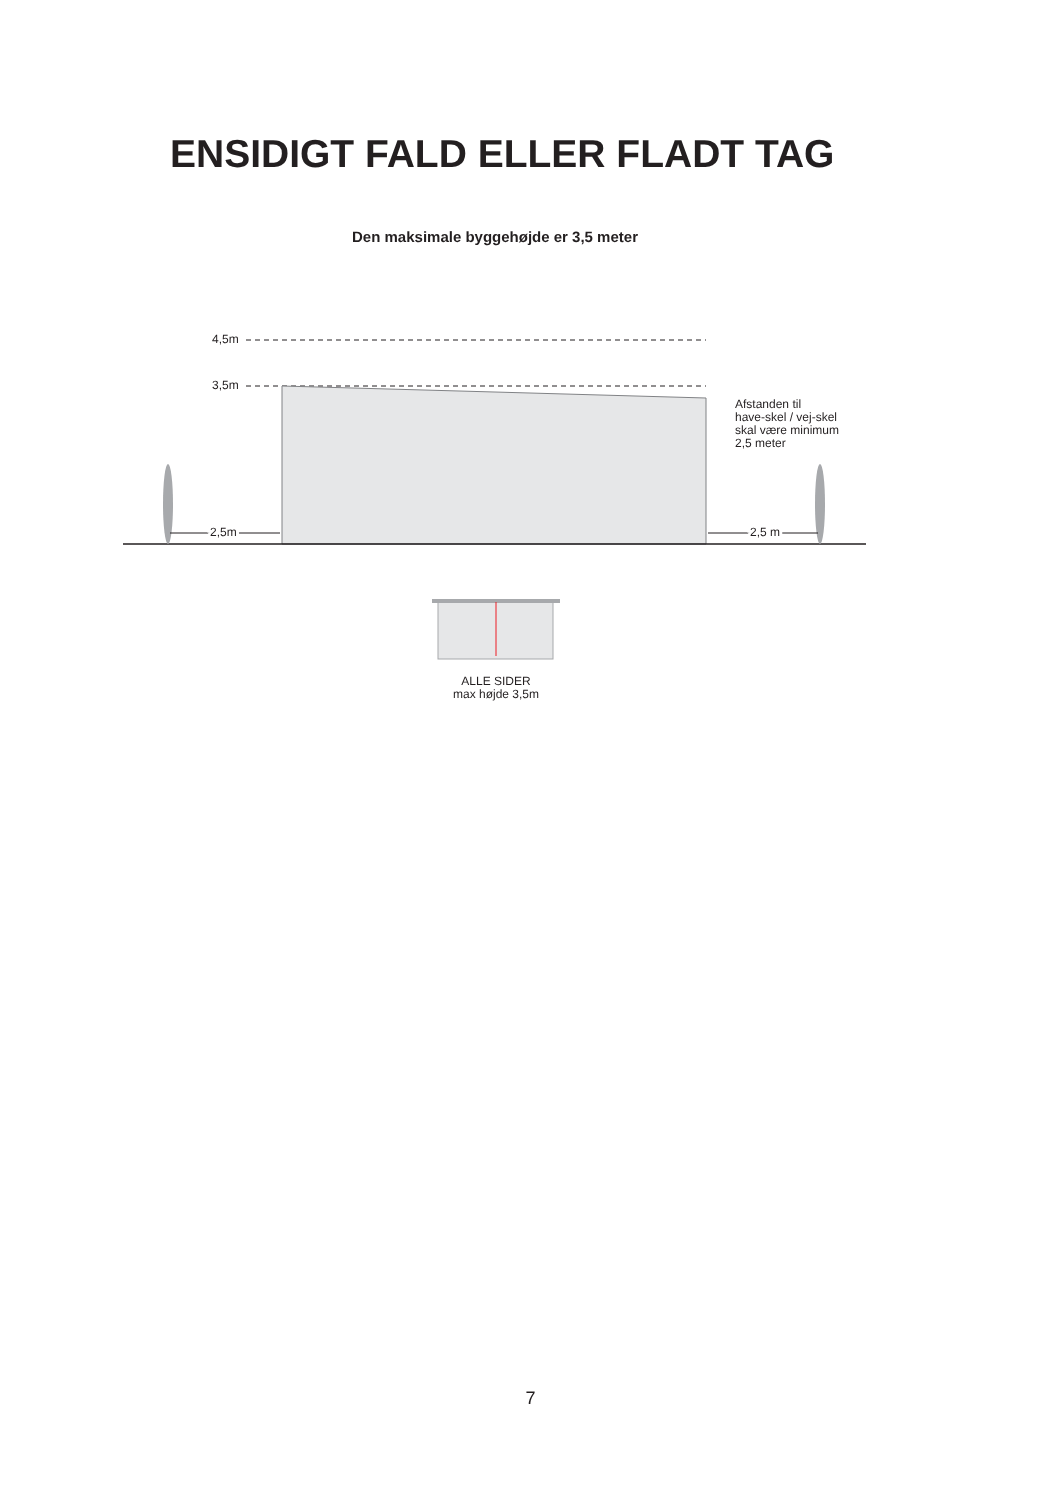ENSIDIGT FALD ELLER FLADT TAG
Den maksimale byggehøjde er 3,5 meter
4,5m
3,5m
2,5m
2,5 m
Afstanden til
have-skel / vej-skel
skal være minimum
2,5 meter
ALLE SIDER
max højde 3,5m
7